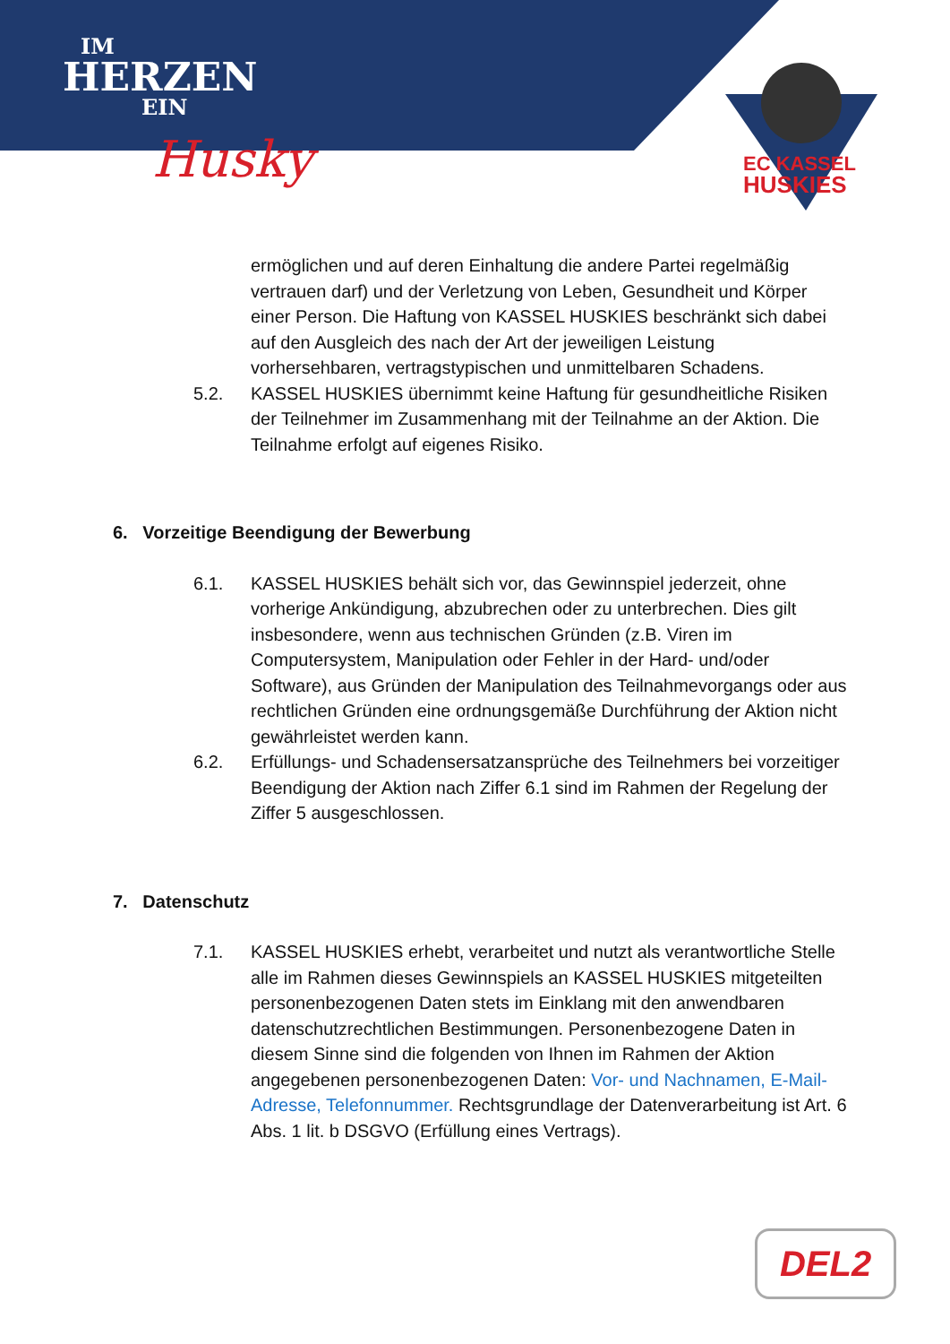IM
HERZEN
EIN
Husky
EC KASSEL
HUSKIES
ermöglichen und auf deren Einhaltung die andere Partei regelmäßig vertrauen darf) und der Verletzung von Leben, Gesundheit und Körper einer Person. Die Haftung von KASSEL HUSKIES beschränkt sich dabei auf den Ausgleich des nach der Art der jeweiligen Leistung vorhersehbaren, vertragstypischen und unmittelbaren Schadens.
5.2. KASSEL HUSKIES übernimmt keine Haftung für gesundheitliche Risiken der Teilnehmer im Zusammenhang mit der Teilnahme an der Aktion. Die Teilnahme erfolgt auf eigenes Risiko.
6. Vorzeitige Beendigung der Bewerbung
6.1. KASSEL HUSKIES behält sich vor, das Gewinnspiel jederzeit, ohne vorherige Ankündigung, abzubrechen oder zu unterbrechen. Dies gilt insbesondere, wenn aus technischen Gründen (z.B. Viren im Computersystem, Manipulation oder Fehler in der Hard- und/oder Software), aus Gründen der Manipulation des Teilnahmevorgangs oder aus rechtlichen Gründen eine ordnungsgemäße Durchführung der Aktion nicht gewährleistet werden kann.
6.2. Erfüllungs- und Schadensersatzansprüche des Teilnehmers bei vorzeitiger Beendigung der Aktion nach Ziffer 6.1 sind im Rahmen der Regelung der Ziffer 5 ausgeschlossen.
7. Datenschutz
7.1. KASSEL HUSKIES erhebt, verarbeitet und nutzt als verantwortliche Stelle alle im Rahmen dieses Gewinnspiels an KASSEL HUSKIES mitgeteilten personenbezogenen Daten stets im Einklang mit den anwendbaren datenschutzrechtlichen Bestimmungen. Personenbezogene Daten in diesem Sinne sind die folgenden von Ihnen im Rahmen der Aktion angegebenen personenbezogenen Daten: Vor- und Nachnamen, E-Mail-Adresse, Telefonnummer. Rechtsgrundlage der Datenverarbeitung ist Art. 6 Abs. 1 lit. b DSGVO (Erfüllung eines Vertrags).
DEL2